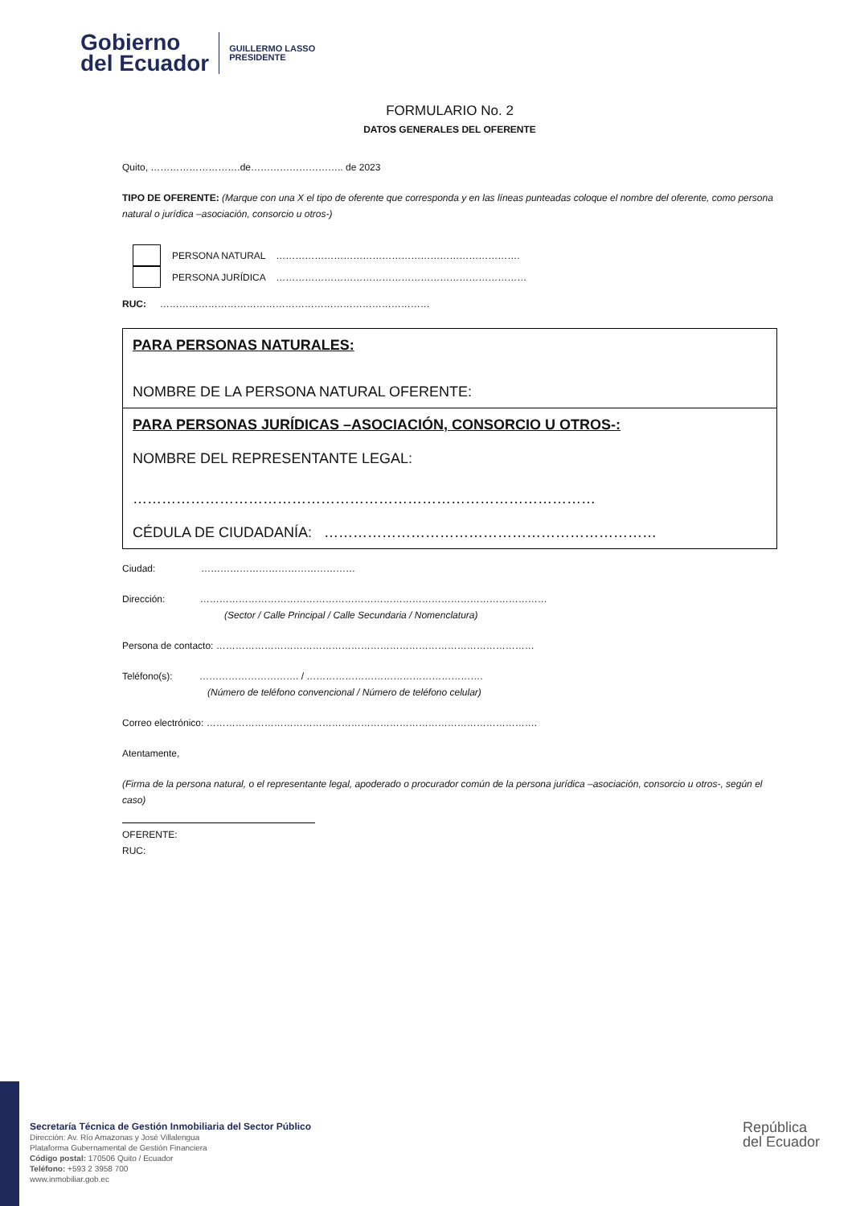Gobierno
del Ecuador
GUILLERMO LASSO
PRESIDENTE
FORMULARIO No. 2
DATOS GENERALES DEL OFERENTE
Quito, ……………………….de……………………….. de 2023
TIPO DE OFERENTE: (Marque con una X el tipo de oferente que corresponda y en las líneas punteadas coloque el nombre del oferente, como persona natural o jurídica –asociación, consorcio u otros-)
PERSONA NATURAL ………………………………………………………………….
PERSONA JURÍDICA ……………………………………………………………………
RUC: …………………………………………………………………………
PARA PERSONAS NATURALES:
NOMBRE DE LA PERSONA NATURAL OFERENTE:
PARA PERSONAS JURÍDICAS –ASOCIACIÓN, CONSORCIO U OTROS-:
NOMBRE DEL REPRESENTANTE LEGAL:
……………………………………………………………………………………
CÉDULA DE CIUDADANÍA: ……………………………………………………………
Ciudad: …………………………………………
Dirección: ………………………………………………………………………………………………
(Sector / Calle Principal / Calle Secundaria / Nomenclatura)
Persona de contacto: ………………………………………………………………………………………
Teléfono(s): …………………………. / ……………………………………………….
(Número de teléfono convencional / Número de teléfono celular)
Correo electrónico: ………………………………………………………………………………………….
Atentamente,
(Firma de la persona natural, o el representante legal, apoderado o procurador común de la persona jurídica –asociación, consorcio u otros-, según el caso)
OFERENTE:
RUC:
Secretaría Técnica de Gestión Inmobiliaria del Sector Público
Dirección: Av. Río Amazonas y José Villalengua
Plataforma Gubernamental de Gestión Financiera
Código postal: 170506 Quito / Ecuador
Teléfono: +593 2 3958 700
www.inmobiliar.gob.ec
República
del Ecuador